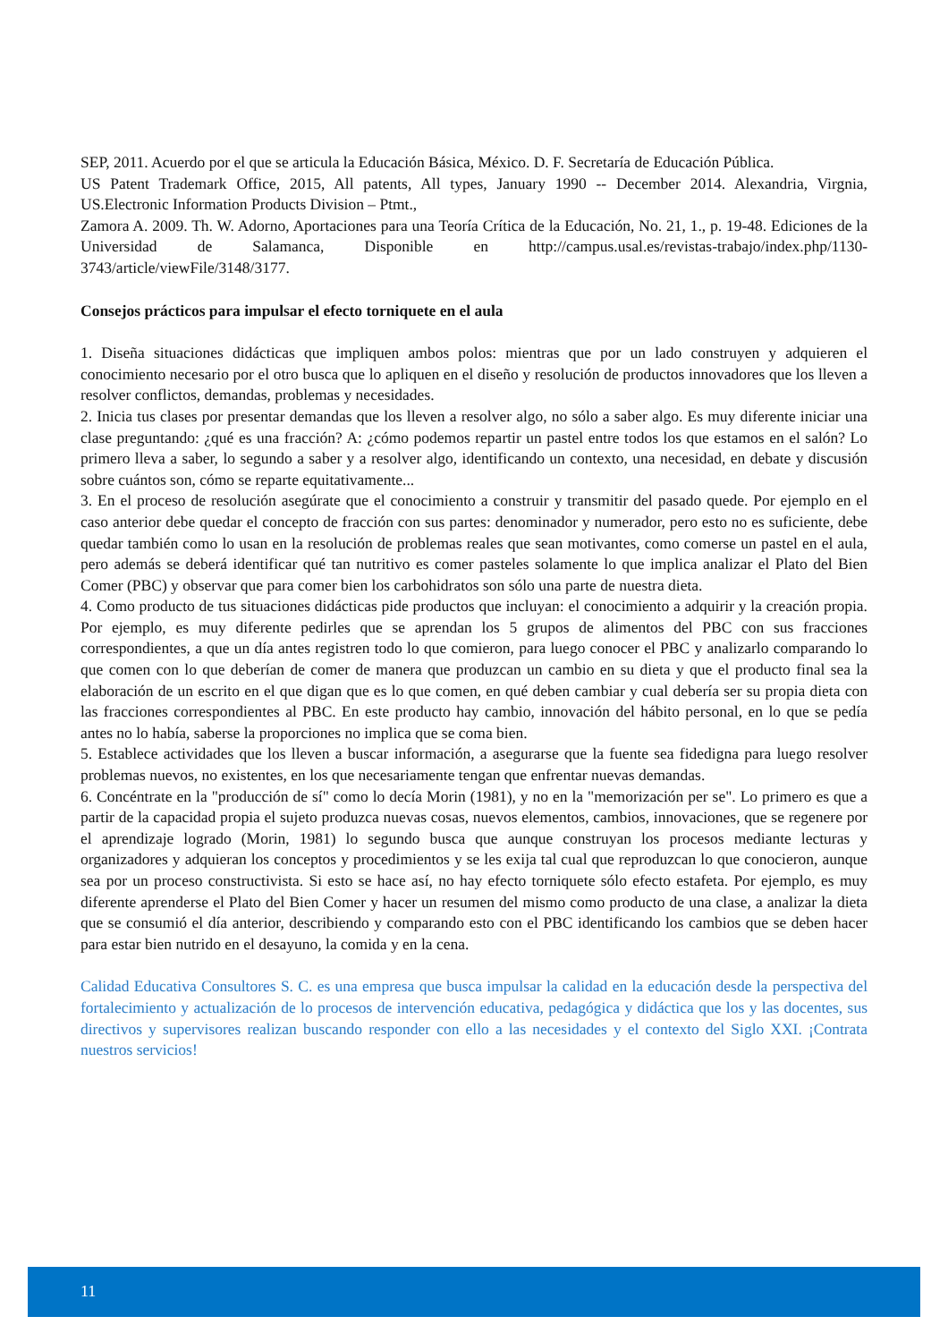SEP, 2011. Acuerdo por el que se articula la Educación Básica, México. D. F. Secretaría de Educación Pública.
US Patent Trademark Office, 2015, All patents, All types, January 1990 -- December 2014. Alexandria, Virgnia, US.Electronic Information Products Division – Ptmt.,
Zamora A. 2009. Th. W. Adorno, Aportaciones para una Teoría Crítica de la Educación, No. 21, 1., p. 19-48. Ediciones de la Universidad de Salamanca, Disponible en http://campus.usal.es/revistas-trabajo/index.php/1130-3743/article/viewFile/3148/3177.
Consejos prácticos para impulsar el efecto torniquete en el aula
1. Diseña situaciones didácticas que impliquen ambos polos: mientras que por un lado construyen y adquieren el conocimiento necesario por el otro busca que lo apliquen en el diseño y resolución de productos innovadores que los lleven a resolver conflictos, demandas, problemas y necesidades.
2. Inicia tus clases por presentar demandas que los lleven a resolver algo, no sólo a saber algo. Es muy diferente iniciar una clase preguntando: ¿qué es una fracción? A: ¿cómo podemos repartir un pastel entre todos los que estamos en el salón? Lo primero lleva a saber, lo segundo a saber y a resolver algo, identificando un contexto, una necesidad, en debate y discusión sobre cuántos son, cómo se reparte equitativamente...
3. En el proceso de resolución asegúrate que el conocimiento a construir y transmitir del pasado quede. Por ejemplo en el caso anterior debe quedar el concepto de fracción con sus partes: denominador y numerador, pero esto no es suficiente, debe quedar también como lo usan en la resolución de problemas reales que sean motivantes, como comerse un pastel en el aula, pero además se deberá identificar qué tan nutritivo es comer pasteles solamente lo que implica analizar el Plato del Bien Comer (PBC) y observar que para comer bien los carbohidratos son sólo una parte de nuestra dieta.
4. Como producto de tus situaciones didácticas pide productos que incluyan: el conocimiento a adquirir y la creación propia. Por ejemplo, es muy diferente pedirles que se aprendan los 5 grupos de alimentos del PBC con sus fracciones correspondientes, a que un día antes registren todo lo que comieron, para luego conocer el PBC y analizarlo comparando lo que comen con lo que deberían de comer de manera que produzcan un cambio en su dieta y que el producto final sea la elaboración de un escrito en el que digan que es lo que comen, en qué deben cambiar y cual debería ser su propia dieta con las fracciones correspondientes al PBC. En este producto hay cambio, innovación del hábito personal, en lo que se pedía antes no lo había, saberse la proporciones no implica que se coma bien.
5. Establece actividades que los lleven a buscar información, a asegurarse que la fuente sea fidedigna para luego resolver problemas nuevos, no existentes, en los que necesariamente tengan que enfrentar nuevas demandas.
6. Concéntrate en la "producción de sí" como lo decía Morin (1981), y no en la "memorización per se". Lo primero es que a partir de la capacidad propia el sujeto produzca nuevas cosas, nuevos elementos, cambios, innovaciones, que se regenere por el aprendizaje logrado (Morin, 1981) lo segundo busca que aunque construyan los procesos mediante lecturas y organizadores y adquieran los conceptos y procedimientos y se les exija tal cual que reproduzcan lo que conocieron, aunque sea por un proceso constructivista. Si esto se hace así, no hay efecto torniquete sólo efecto estafeta. Por ejemplo, es muy diferente aprenderse el Plato del Bien Comer y hacer un resumen del mismo como producto de una clase, a analizar la dieta que se consumió el día anterior, describiendo y comparando esto con el PBC identificando los cambios que se deben hacer para estar bien nutrido en el desayuno, la comida y en la cena.
Calidad Educativa Consultores S. C. es una empresa que busca impulsar la calidad en la educación desde la perspectiva del fortalecimiento y actualización de lo procesos de intervención educativa, pedagógica y didáctica que los y las docentes, sus directivos y supervisores realizan buscando responder con ello a las necesidades y el contexto del Siglo XXI. ¡Contrata nuestros servicios!
11